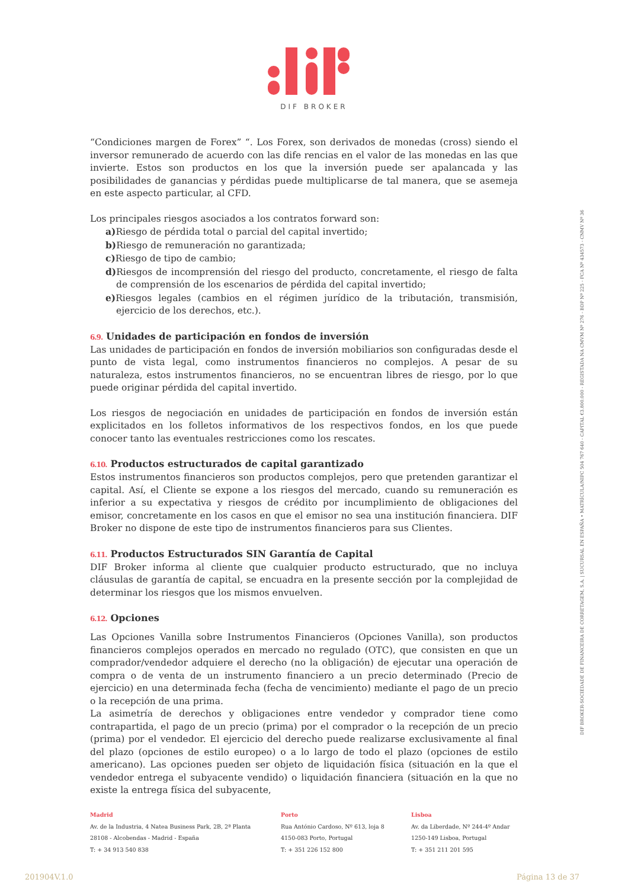DIF BROKER
“Condiciones margen de Forex” “. Los Forex, son derivados de monedas (cross) siendo el inversor remunerado de acuerdo con las dife rencias en el valor de las monedas en las que invierte. Estos son productos en los que la inversión puede ser apalancada y las posibilidades de ganancias y pérdidas puede multiplicarse de tal manera, que se asemeja en este aspecto particular, al CFD.
Los principales riesgos asociados a los contratos forward son:
a) Riesgo de pérdida total o parcial del capital invertido;
b) Riesgo de remuneración no garantizada;
c) Riesgo de tipo de cambio;
d) Riesgos de incomprensión del riesgo del producto, concretamente, el riesgo de falta de comprensión de los escenarios de pérdida del capital invertido;
e) Riesgos legales (cambios en el régimen jurídico de la tributación, transmisión, ejercicio de los derechos, etc.).
6.9. Unidades de participación en fondos de inversión
Las unidades de participación en fondos de inversión mobiliarios son configuradas desde el punto de vista legal, como instrumentos financieros no complejos. A pesar de su naturaleza, estos instrumentos financieros, no se encuentran libres de riesgo, por lo que puede originar pérdida del capital invertido.
Los riesgos de negociación en unidades de participación en fondos de inversión están explicitados en los folletos informativos de los respectivos fondos, en los que puede conocer tanto las eventuales restricciones como los rescates.
6.10. Productos estructurados de capital garantizado
Estos instrumentos financieros son productos complejos, pero que pretenden garantizar el capital. Así, el Cliente se expone a los riesgos del mercado, cuando su remuneración es inferior a su expectativa y riesgos de crédito por incumplimiento de obligaciones del emisor, concretamente en los casos en que el emisor no sea una institución financiera. DIF Broker no dispone de este tipo de instrumentos financieros para sus Clientes.
6.11. Productos Estructurados SIN Garantía de Capital
DIF Broker informa al cliente que cualquier producto estructurado, que no incluya cláusulas de garantía de capital, se encuadra en la presente sección por la complejidad de determinar los riesgos que los mismos envuelven.
6.12. Opciones
Las Opciones Vanilla sobre Instrumentos Financieros (Opciones Vanilla), son productos financieros complejos operados en mercado no regulado (OTC), que consisten en que un comprador/vendedor adquiere el derecho (no la obligación) de ejecutar una operación de compra o de venta de un instrumento financiero a un precio determinado (Precio de ejercicio) en una determinada fecha (fecha de vencimiento) mediante el pago de un precio o la recepción de una prima.
La asimetría de derechos y obligaciones entre vendedor y comprador tiene como contrapartida, el pago de un precio (prima) por el comprador o la recepción de un precio (prima) por el vendedor. El ejercicio del derecho puede realizarse exclusivamente al final del plazo (opciones de estilo europeo) o a lo largo de todo el plazo (opciones de estilo americano). Las opciones pueden ser objeto de liquidación física (situación en la que el vendedor entrega el subyacente vendido) o liquidación financiera (situación en la que no existe la entrega física del subyacente,
DIF BROKER-SOCIEDADE DE FINANCEIRA DE CORRETAGEM, S.A. | SUCURSAL EN ESPAÑA • MATRÍCULA/NIPC 504 767 640 - CAPITAL €3.800.000 - REGISTADA NA CMVM Nº 276 - BDP Nº 225 - FCA Nº 434573 - CNMV Nº 36
Madrid
Av. de la Industria, 4 Natea Business Park, 2B, 2ª Planta
28108 - Alcobendas - Madrid - España
T: + 34 913 540 838
Porto
Rua António Cardoso, Nº 613, loja 8
4150-083 Porto, Portugal
T: + 351 226 152 800
Lisboa
Av. da Liberdade, Nº 244-4º Andar
1250-149 Lisboa, Portugal
T: + 351 211 201 595
201904V.1.0 Página 13 de 37